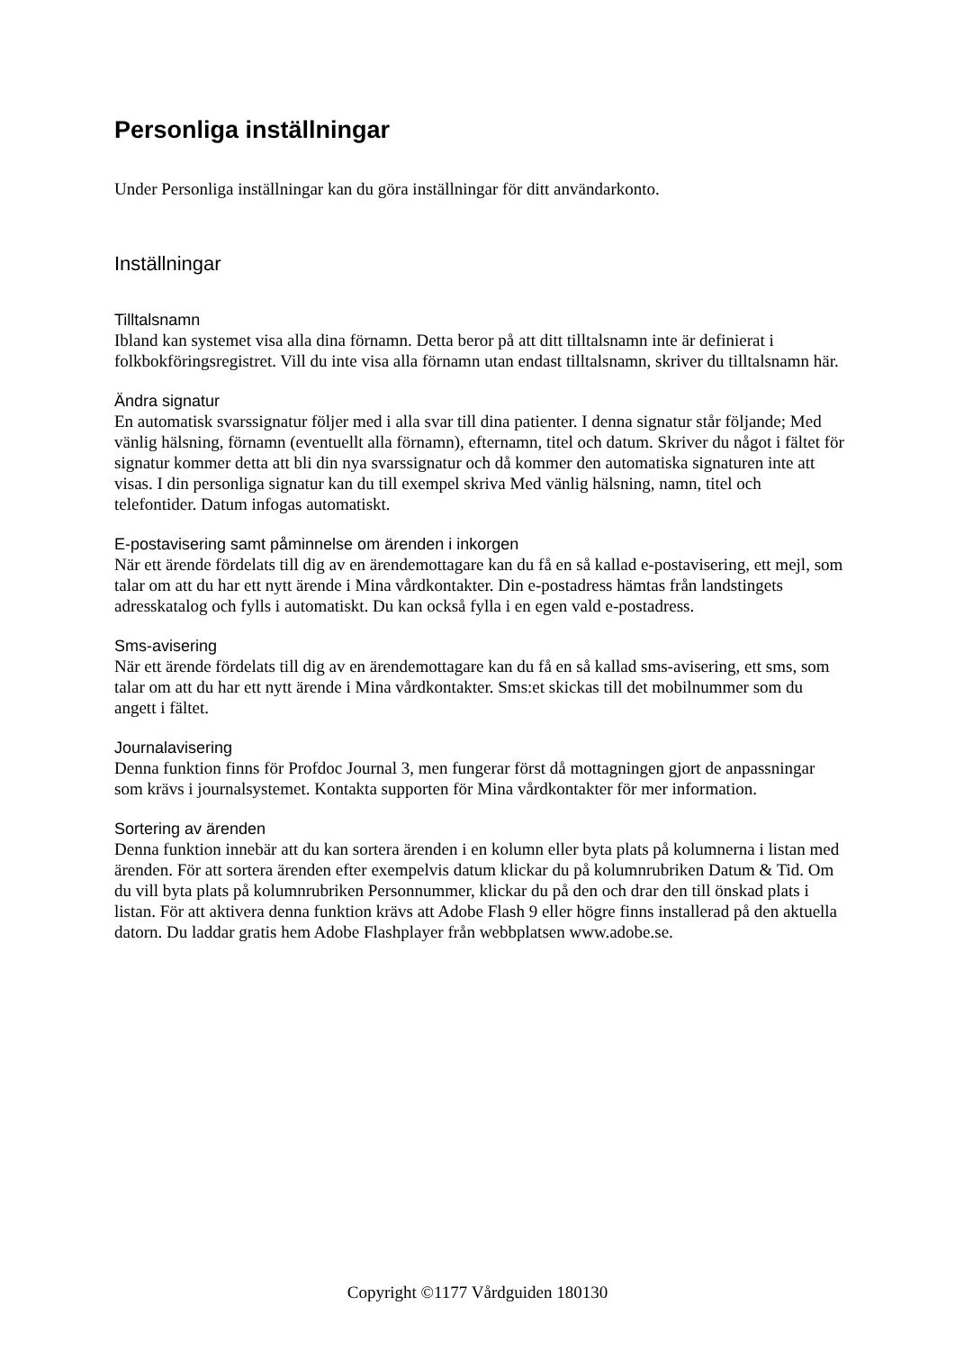Personliga inställningar
Under Personliga inställningar kan du göra inställningar för ditt användarkonto.
Inställningar
Tilltalsnamn
Ibland kan systemet visa alla dina förnamn. Detta beror på att ditt tilltalsnamn inte är definierat i folkbokföringsregistret. Vill du inte visa alla förnamn utan endast tilltalsnamn, skriver du tilltalsnamn här.
Ändra signatur
En automatisk svarssignatur följer med i alla svar till dina patienter. I denna signatur står följande; Med vänlig hälsning, förnamn (eventuellt alla förnamn), efternamn, titel och datum. Skriver du något i fältet för signatur kommer detta att bli din nya svarssignatur och då kommer den automatiska signaturen inte att visas. I din personliga signatur kan du till exempel skriva Med vänlig hälsning, namn, titel och telefontider. Datum infogas automatiskt.
E-postavisering samt påminnelse om ärenden i inkorgen
När ett ärende fördelats till dig av en ärendemottagare kan du få en så kallad e-postavisering, ett mejl, som talar om att du har ett nytt ärende i Mina vårdkontakter. Din e-postadress hämtas från landstingets adresskatalog och fylls i automatiskt. Du kan också fylla i en egen vald e-postadress.
Sms-avisering
När ett ärende fördelats till dig av en ärendemottagare kan du få en så kallad sms-avisering, ett sms, som talar om att du har ett nytt ärende i Mina vårdkontakter. Sms:et skickas till det mobilnummer som du angett i fältet.
Journalavisering
Denna funktion finns för Profdoc Journal 3, men fungerar först då mottagningen gjort de anpassningar som krävs i journalsystemet. Kontakta supporten för Mina vårdkontakter för mer information.
Sortering av ärenden
Denna funktion innebär att du kan sortera ärenden i en kolumn eller byta plats på kolumnerna i listan med ärenden. För att sortera ärenden efter exempelvis datum klickar du på kolumnrubriken Datum & Tid. Om du vill byta plats på kolumnrubriken Personnummer, klickar du på den och drar den till önskad plats i listan. För att aktivera denna funktion krävs att Adobe Flash 9 eller högre finns installerad på den aktuella datorn. Du laddar gratis hem Adobe Flashplayer från webbplatsen www.adobe.se.
Copyright ©1177 Vårdguiden 180130